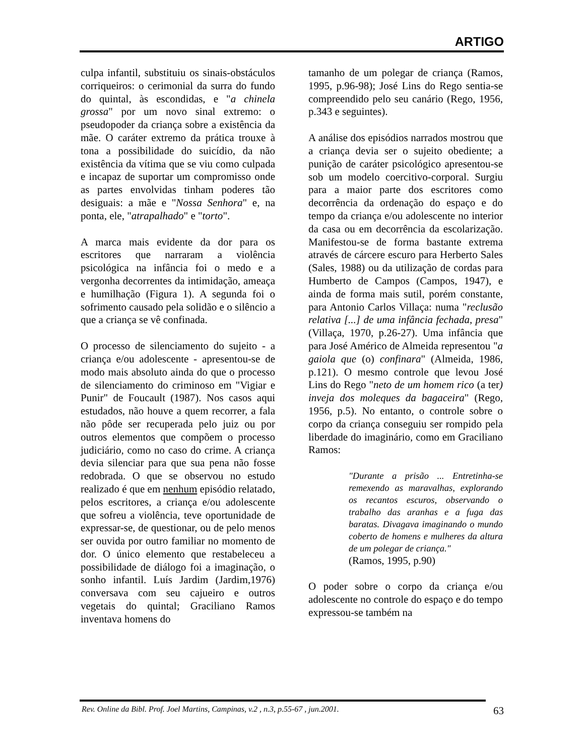ARTIGO
culpa infantil, substituiu os sinais-obstáculos corriqueiros: o cerimonial da surra do fundo do quintal, às escondidas, e "a chinela grossa" por um novo sinal extremo: o pseudopoder da criança sobre a existência da mãe. O caráter extremo da prática trouxe à tona a possibilidade do suicídio, da não existência da vítima que se viu como culpada e incapaz de suportar um compromisso onde as partes envolvidas tinham poderes tão desiguais: a mãe e "Nossa Senhora" e, na ponta, ele, "atrapalhado" e "torto".
A marca mais evidente da dor para os escritores que narraram a violência psicológica na infância foi o medo e a vergonha decorrentes da intimidação, ameaça e humilhação (Figura 1). A segunda foi o sofrimento causado pela solidão e o silêncio a que a criança se vê confinada.
O processo de silenciamento do sujeito - a criança e/ou adolescente - apresentou-se de modo mais absoluto ainda do que o processo de silenciamento do criminoso em "Vigiar e Punir" de Foucault (1987). Nos casos aqui estudados, não houve a quem recorrer, a fala não pôde ser recuperada pelo juiz ou por outros elementos que compõem o processo judiciário, como no caso do crime. A criança devia silenciar para que sua pena não fosse redobrada. O que se observou no estudo realizado é que em nenhum episódio relatado, pelos escritores, a criança e/ou adolescente que sofreu a violência, teve oportunidade de expressar-se, de questionar, ou de pelo menos ser ouvida por outro familiar no momento de dor. O único elemento que restabeleceu a possibilidade de diálogo foi a imaginação, o sonho infantil. Luís Jardim (Jardim,1976) conversava com seu cajueiro e outros vegetais do quintal; Graciliano Ramos inventava homens do
tamanho de um polegar de criança (Ramos, 1995, p.96-98); José Lins do Rego sentia-se compreendido pelo seu canário (Rego, 1956, p.343 e seguintes).
A análise dos episódios narrados mostrou que a criança devia ser o sujeito obediente; a punição de caráter psicológico apresentou-se sob um modelo coercitivo-corporal. Surgiu para a maior parte dos escritores como decorrência da ordenação do espaço e do tempo da criança e/ou adolescente no interior da casa ou em decorrência da escolarização. Manifestou-se de forma bastante extrema através de cárcere escuro para Herberto Sales (Sales, 1988) ou da utilização de cordas para Humberto de Campos (Campos, 1947), e ainda de forma mais sutil, porém constante, para Antonio Carlos Villaça: numa "reclusão relativa [...] de uma infância fechada, presa" (Villaça, 1970, p.26-27). Uma infância que para José Américo de Almeida representou "a gaiola que (o) confinara" (Almeida, 1986, p.121). O mesmo controle que levou José Lins do Rego "neto de um homem rico (a ter) inveja dos moleques da bagaceira" (Rego, 1956, p.5). No entanto, o controle sobre o corpo da criança conseguiu ser rompido pela liberdade do imaginário, como em Graciliano Ramos:
"Durante a prisão ... Entretinha-se remexendo as maravalhas, explorando os recantos escuros, observando o trabalho das aranhas e a fuga das baratas. Divagava imaginando o mundo coberto de homens e mulheres da altura de um polegar de criança."
(Ramos, 1995, p.90)
O poder sobre o corpo da criança e/ou adolescente no controle do espaço e do tempo expressou-se também na
Rev. Online da Bibl. Prof. Joel Martins, Campinas, v.2 , n.3, p.55-67 , jun.2001. 63